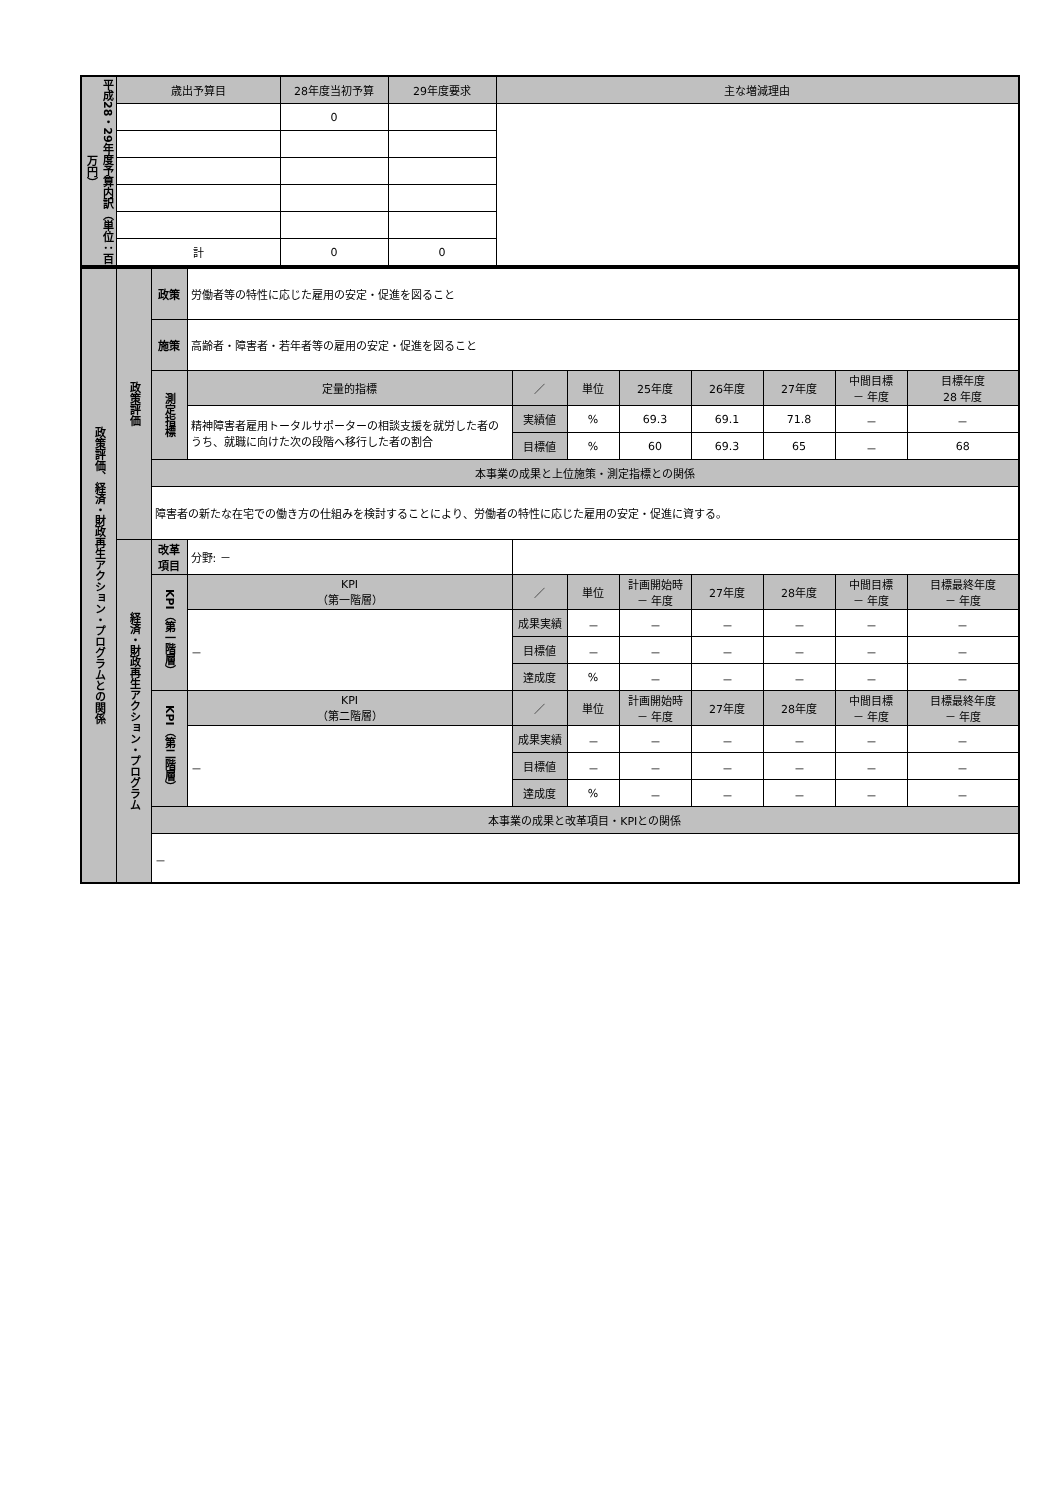| 平成28・29年度予算内訳（単位：百万円） | 歳出予算目 | 28年度当初予算 | 29年度要求 | 主な増減理由 |
| | | 0 | | |
| | 計 | 0 | 0 | |
| 政策評価、経済・財政再生アクション・プログラムとの関係 | 政策評価 | 政策 | 労働者等の特性に応じた雇用の安定・促進を図ること | | | | | | | |
| | | 施策 | 高齢者・障害者・若年者等の雇用の安定・促進を図ること | | | | | | | |
| | | 測定指標 | 定量的指標 | ／ | 単位 | 25年度 | 26年度 | 27年度 | 中間目標 － 年度 | 目標年度 28 年度 |
| | | | 精神障害者雇用トータルサポーターの相談支援を就労した者のうち、就職に向けた次の段階へ移行した者の割合 | 実績値 | % | 69.3 | 69.1 | 71.8 | － | － |
| | | | | 目標値 | % | 60 | 69.3 | 65 | － | 68 |
| | | 本事業の成果と上位施策・測定指標との関係 | | | | | | | | |
| | | 障害者の新たな在宅での働き方の仕組みを検討することにより、労働者の特性に応じた雇用の安定・促進に資する。 | | | | | | | | |
| | 経済・財政再生アクション・プログラム | 改革項目 | 分野: － | | | | | | | |
| | | KPI（第一階層） | KPI （第一階層） | ／ | 単位 | 計画開始時 － 年度 | 27年度 | 28年度 | 中間目標 － 年度 | 目標最終年度 － 年度 |
| | | | － | 成果実績 | － | － | － | － | － | － |
| | | | | 目標値 | － | － | － | － | － | － |
| | | | | 達成度 | % | － | － | － | － | － |
| | | KPI（第二階層） | KPI （第二階層） | ／ | 単位 | 計画開始時 － 年度 | 27年度 | 28年度 | 中間目標 － 年度 | 目標最終年度 － 年度 |
| | | | － | 成果実績 | － | － | － | － | － | － |
| | | | | 目標値 | － | － | － | － | － | － |
| | | | | 達成度 | % | － | － | － | － | － |
| | | 本事業の成果と改革項目・KPIとの関係 | | | | | | | | |
| | | － | | | | | | | | |